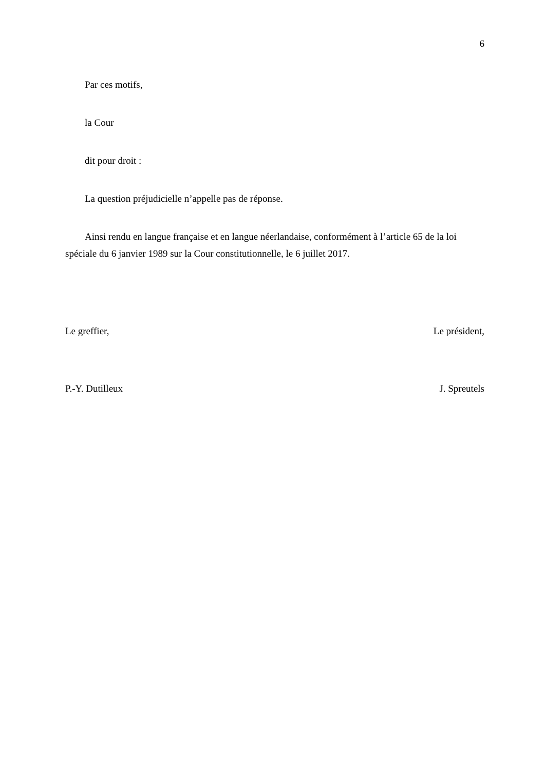6
Par ces motifs,
la Cour
dit pour droit :
La question préjudicielle n’appelle pas de réponse.
Ainsi rendu en langue française et en langue néerlandaise, conformément à l’article 65 de la loi spéciale du 6 janvier 1989 sur la Cour constitutionnelle, le 6 juillet 2017.
Le greffier, Le président,
P.-Y. Dutilleux J. Spreutels